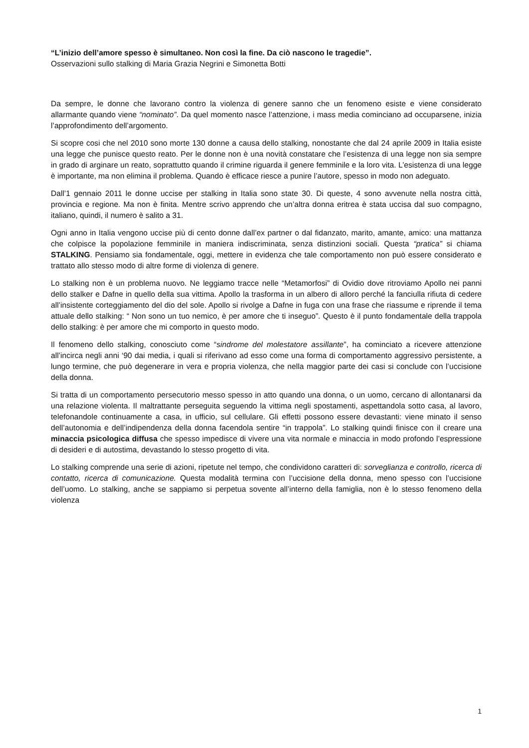“L’inizio dell’amore spesso è simultaneo. Non così la fine. Da ciò nascono le tragedie”.
Osservazioni sullo stalking di Maria Grazia Negrini e Simonetta Botti
Da sempre, le donne che lavorano contro la violenza di genere sanno che un fenomeno esiste e viene considerato allarmante quando viene “nominato”. Da quel momento nasce l’attenzione, i mass media cominciano ad occuparsene, inizia l’approfondimento dell’argomento.
Si scopre cosi che nel 2010 sono morte 130 donne a causa dello stalking, nonostante che dal 24 aprile 2009 in Italia esiste una legge che punisce questo reato. Per le donne non è una novità constatare che l’esistenza di una legge non sia sempre in grado di arginare un reato, soprattutto quando il crimine riguarda il genere femminile e la loro vita. L’esistenza di una legge è importante, ma non elimina il problema. Quando è efficace riesce a punire l’autore, spesso in modo non adeguato.
Dall’1 gennaio 2011 le donne uccise per stalking in Italia sono state 30. Di queste, 4 sono avvenute nella nostra città, provincia e regione. Ma non è finita. Mentre scrivo apprendo che un’altra donna eritrea è stata uccisa dal suo compagno, italiano, quindi, il numero è salito a 31.
Ogni anno in Italia vengono uccise più di cento donne dall’ex partner o dal fidanzato, marito, amante, amico: una mattanza che colpisce la popolazione femminile in maniera indiscriminata, senza distinzioni sociali. Questa “pratica” si chiama STALKING. Pensiamo sia fondamentale, oggi, mettere in evidenza che tale comportamento non può essere considerato e trattato allo stesso modo di altre forme di violenza di genere.
Lo stalking non è un problema nuovo. Ne leggiamo tracce nelle “Metamorfosi” di Ovidio dove ritroviamo Apollo nei panni dello stalker e Dafne in quello della sua vittima. Apollo la trasforma in un albero di alloro perché la fanciulla rifiuta di cedere all’insistente corteggiamento del dio del sole. Apollo si rivolge a Dafne in fuga con una frase che riassume e riprende il tema attuale dello stalking: “ Non sono un tuo nemico, è per amore che ti inseguo”. Questo è il punto fondamentale della trappola dello stalking: è per amore che mi comporto in questo modo.
Il fenomeno dello stalking, conosciuto come “sindrome del molestatore assillante”, ha cominciato a ricevere attenzione all’incirca negli anni ‘90 dai media, i quali si riferivano ad esso come una forma di comportamento aggressivo persistente, a lungo termine, che può degenerare in vera e propria violenza, che nella maggior parte dei casi si conclude con l’uccisione della donna.
Si tratta di un comportamento persecutorio messo spesso in atto quando una donna, o un uomo, cercano di allontanarsi da una relazione violenta. Il maltrattante perseguita seguendo la vittima negli spostamenti, aspettandola sotto casa, al lavoro, telefonandole continuamente a casa, in ufficio, sul cellulare. Gli effetti possono essere devastanti: viene minato il senso dell’autonomia e dell’indipendenza della donna facendola sentire “in trappola”. Lo stalking quindi finisce con il creare una minaccia psicologica diffusa che spesso impedisce di vivere una vita normale e minaccia in modo profondo l’espressione di desideri e di autostima, devastando lo stesso progetto di vita.
Lo stalking comprende una serie di azioni, ripetute nel tempo, che condividono caratteri di: sorveglianza e controllo, ricerca di contatto, ricerca di comunicazione. Questa modalità termina con l’uccisione della donna, meno spesso con l’uccisione dell’uomo. Lo stalking, anche se sappiamo si perpetua sovente all’interno della famiglia, non è lo stesso fenomeno della violenza
1